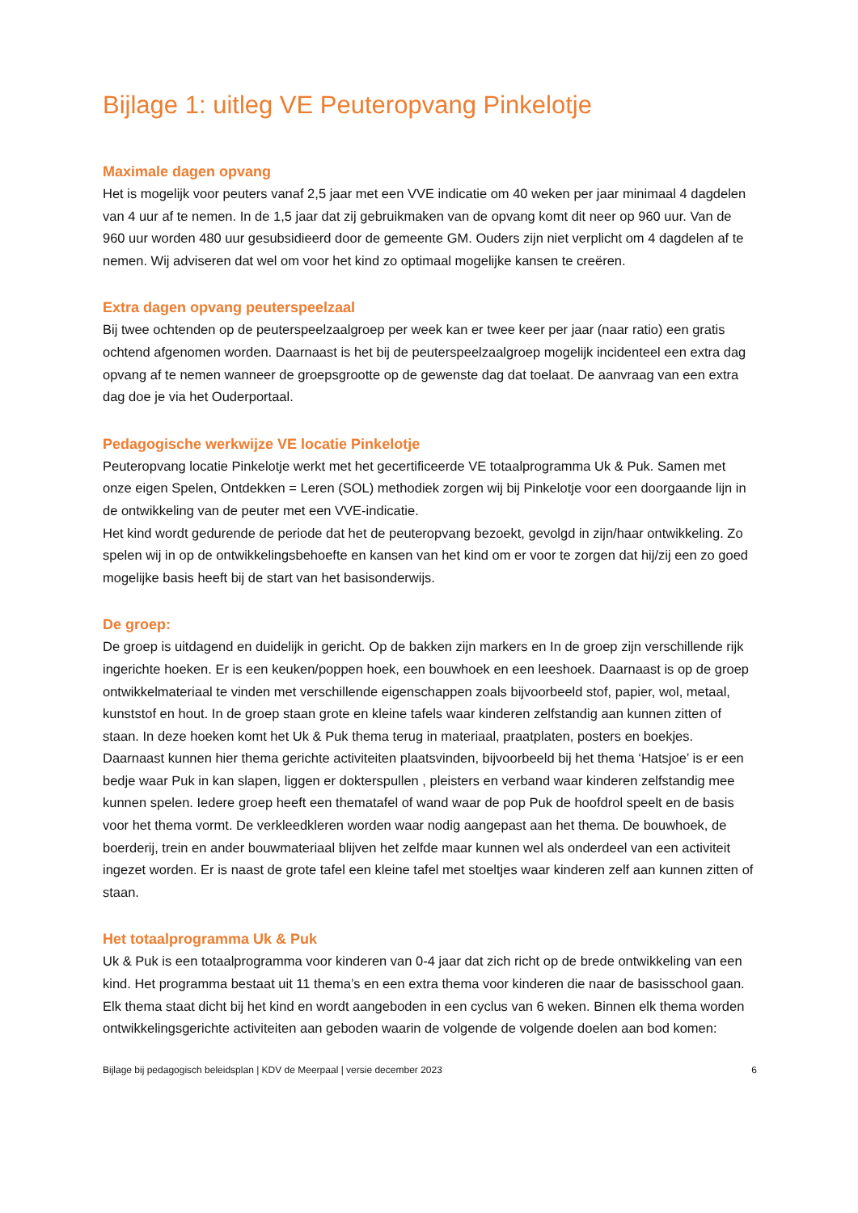Bijlage 1: uitleg VE Peuteropvang Pinkelotje
Maximale dagen opvang
Het is mogelijk voor peuters vanaf 2,5 jaar met een VVE indicatie om 40 weken per jaar minimaal 4 dagdelen van 4 uur af te nemen. In de 1,5 jaar dat zij gebruikmaken van de opvang komt dit neer op 960 uur. Van de 960 uur worden 480 uur gesubsidieerd door de gemeente GM. Ouders zijn niet verplicht om 4 dagdelen af te nemen. Wij adviseren dat wel om voor het kind zo optimaal mogelijke kansen te creëren.
Extra dagen opvang peuterspeelzaal
Bij twee ochtenden op de peuterspeelzaalgroep per week kan er twee keer per jaar (naar ratio) een gratis ochtend afgenomen worden. Daarnaast is het bij de peuterspeelzaalgroep mogelijk incidenteel een extra dag opvang af te nemen wanneer de groepsgrootte op de gewenste dag dat toelaat. De aanvraag van een extra dag doe je via het Ouderportaal.
Pedagogische werkwijze VE locatie Pinkelotje
Peuteropvang locatie Pinkelotje werkt met het gecertificeerde VE totaalprogramma Uk & Puk. Samen met onze eigen Spelen, Ontdekken = Leren (SOL) methodiek zorgen wij bij Pinkelotje voor een doorgaande lijn in de ontwikkeling van de peuter met een VVE-indicatie.
Het kind wordt gedurende de periode dat het de peuteropvang bezoekt, gevolgd in zijn/haar ontwikkeling. Zo spelen wij in op de ontwikkelingsbehoefte en kansen van het kind om er voor te zorgen dat hij/zij een zo goed mogelijke basis heeft bij de start van het basisonderwijs.
De groep:
De groep is uitdagend en duidelijk in gericht. Op de bakken zijn markers en In de groep zijn verschillende rijk ingerichte hoeken. Er is een keuken/poppen hoek, een bouwhoek en een leeshoek. Daarnaast is op de groep ontwikkelmateriaal te vinden met verschillende eigenschappen zoals bijvoorbeeld stof, papier, wol, metaal, kunststof en hout. In de groep staan grote en kleine tafels waar kinderen zelfstandig aan kunnen zitten of staan. In deze hoeken komt het Uk & Puk thema terug in materiaal, praatplaten, posters en boekjes. Daarnaast kunnen hier thema gerichte activiteiten plaatsvinden, bijvoorbeeld bij het thema ‘Hatsjoe’ is er een bedje waar Puk in kan slapen, liggen er dokterspullen , pleisters en verband waar kinderen zelfstandig mee kunnen spelen. Iedere groep heeft een thematafel of wand waar de pop Puk de hoofdrol speelt en de basis voor het thema vormt. De verkleedkleren worden waar nodig aangepast aan het thema. De bouwhoek, de boerderij, trein en ander bouwmateriaal blijven het zelfde maar kunnen wel als onderdeel van een activiteit ingezet worden. Er is naast de grote tafel een kleine tafel met stoeltjes waar kinderen zelf aan kunnen zitten of staan.
Het totaalprogramma Uk & Puk
Uk & Puk is een totaalprogramma voor kinderen van 0-4 jaar dat zich richt op de brede ontwikkeling van een kind. Het programma bestaat uit 11 thema’s en een extra thema voor kinderen die naar de basisschool gaan. Elk thema staat dicht bij het kind en wordt aangeboden in een cyclus van 6 weken. Binnen elk thema worden ontwikkelingsgerichte activiteiten aan geboden waarin de volgende de volgende doelen aan bod komen:
Bijlage bij pedagogisch beleidsplan | KDV de Meerpaal | versie december 2023 6